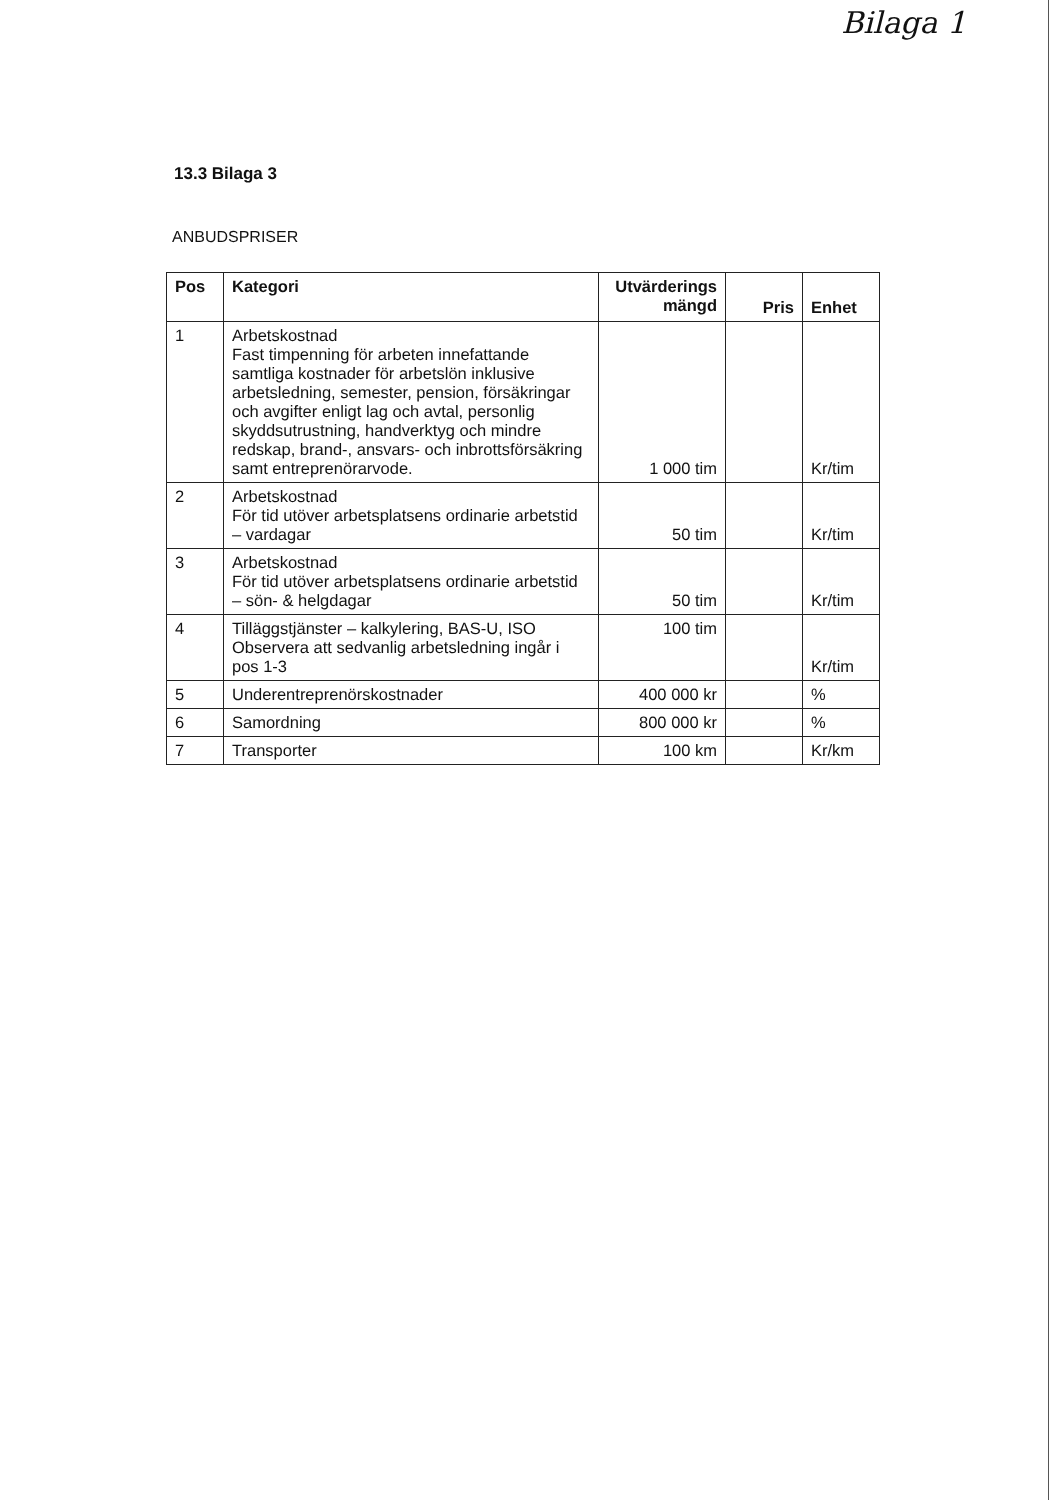Bilaga 1
13.3 Bilaga 3
ANBUDSPRISER
| Pos | Kategori | Utvärderings mängd | Pris | Enhet |
| --- | --- | --- | --- | --- |
| 1 | Arbetskostnad Fast timpenning för arbeten innefattande samtliga kostnader för arbetslön inklusive arbetsledning, semester, pension, försäkringar och avgifter enligt lag och avtal, personlig skyddsutrustning, handverktyg och mindre redskap, brand-, ansvars- och inbrottsförsäkring samt entreprenörarvode. | 1 000 tim | | Kr/tim |
| 2 | Arbetskostnad För tid utöver arbetsplatsens ordinarie arbetstid – vardagar | 50 tim | | Kr/tim |
| 3 | Arbetskostnad För tid utöver arbetsplatsens ordinarie arbetstid – sön- & helgdagar | 50 tim | | Kr/tim |
| 4 | Tilläggstjänster – kalkylering, BAS-U, ISO Observera att sedvanlig arbetsledning ingår i pos 1-3 | 100 tim | | Kr/tim |
| 5 | Underentreprenörskostnader | 400 000 kr | | % |
| 6 | Samordning | 800 000 kr | | % |
| 7 | Transporter | 100 km | | Kr/km |